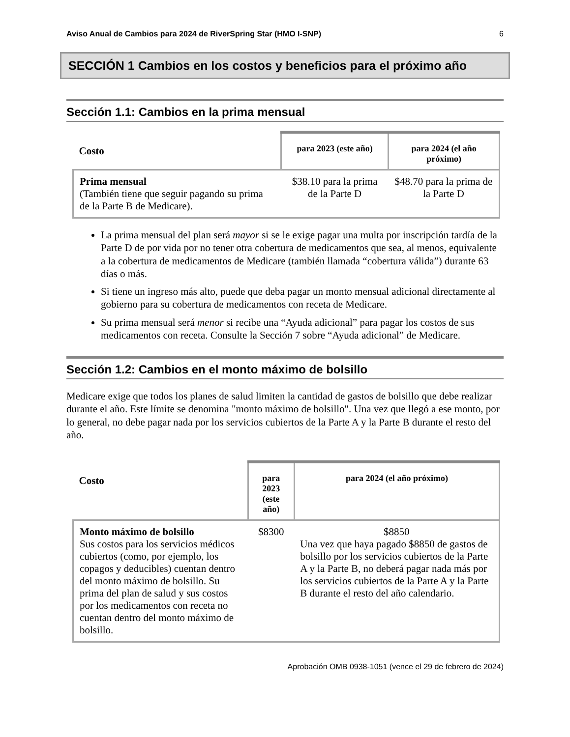Aviso Anual de Cambios para 2024 de RiverSpring Star (HMO I-SNP) 6
SECCIÓN 1 Cambios en los costos y beneficios para el próximo año
Sección 1.1: Cambios en la prima mensual
| Costo | para 2023 (este año) | para 2024 (el año próximo) |
| Prima mensual (También tiene que seguir pagando su prima de la Parte B de Medicare). | $38.10 para la prima de la Parte D | $48.70 para la prima de la Parte D |
La prima mensual del plan será mayor si se le exige pagar una multa por inscripción tardía de la Parte D de por vida por no tener otra cobertura de medicamentos que sea, al menos, equivalente a la cobertura de medicamentos de Medicare (también llamada “cobertura válida”) durante 63 días o más.
Si tiene un ingreso más alto, puede que deba pagar un monto mensual adicional directamente al gobierno para su cobertura de medicamentos con receta de Medicare.
Su prima mensual será menor si recibe una “Ayuda adicional” para pagar los costos de sus medicamentos con receta. Consulte la Sección 7 sobre “Ayuda adicional” de Medicare.
Sección 1.2: Cambios en el monto máximo de bolsillo
Medicare exige que todos los planes de salud limiten la cantidad de gastos de bolsillo que debe realizar durante el año. Este límite se denomina "monto máximo de bolsillo". Una vez que llegó a ese monto, por lo general, no debe pagar nada por los servicios cubiertos de la Parte A y la Parte B durante el resto del año.
| Costo | para 2023 (este año) | para 2024 (el año próximo) |
| Monto máximo de bolsillo Sus costos para los servicios médicos cubiertos (como, por ejemplo, los copagos y deducibles) cuentan dentro del monto máximo de bolsillo. Su prima del plan de salud y sus costos por los medicamentos con receta no cuentan dentro del monto máximo de bolsillo. | $8300 | $8850 Una vez que haya pagado $8850 de gastos de bolsillo por los servicios cubiertos de la Parte A y la Parte B, no deberá pagar nada más por los servicios cubiertos de la Parte A y la Parte B durante el resto del año calendario. |
Aprobación OMB 0938-1051 (vence el 29 de febrero de 2024)